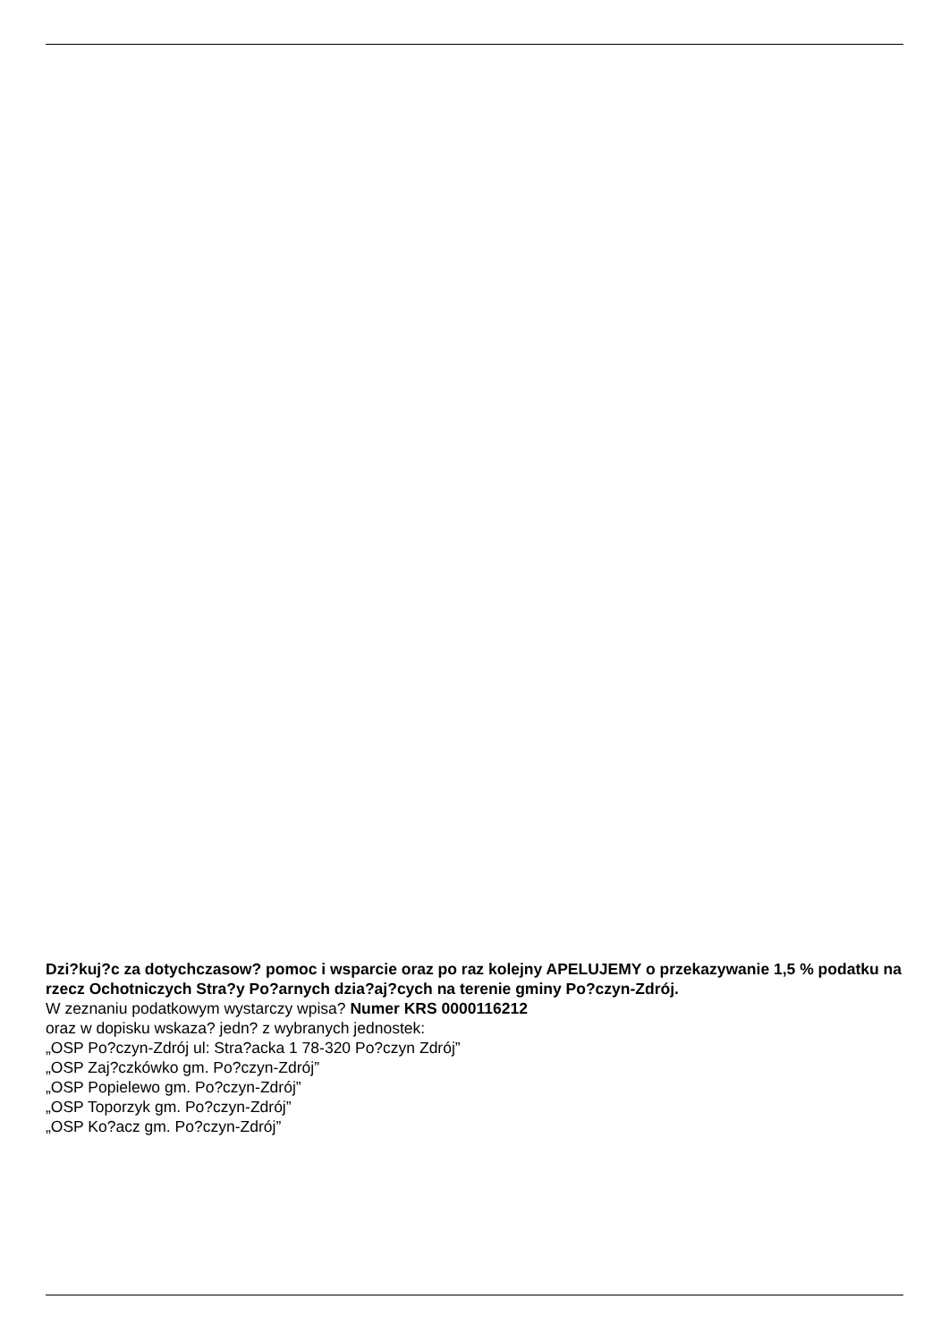Dzi?kuj?c za dotychczasow? pomoc i wsparcie oraz po raz kolejny APELUJEMY o przekazywanie 1,5 % podatku na rzecz Ochotniczych Stra?y Po?arnych dzia?aj?cych na terenie gminy Po?czyn-Zdrój.
W zeznaniu podatkowym wystarczy wpisa? Numer KRS 0000116212
oraz w dopisku wskaza? jedn? z wybranych jednostek:
„OSP Po?czyn-Zdrój ul: Stra?acka 1 78-320 Po?czyn Zdrój”
„OSP Zaj?czkówko gm. Po?czyn-Zdrój”
„OSP Popielewo gm. Po?czyn-Zdrój”
„OSP Toporzyk gm. Po?czyn-Zdrój”
„OSP Ko?acz gm. Po?czyn-Zdrój”